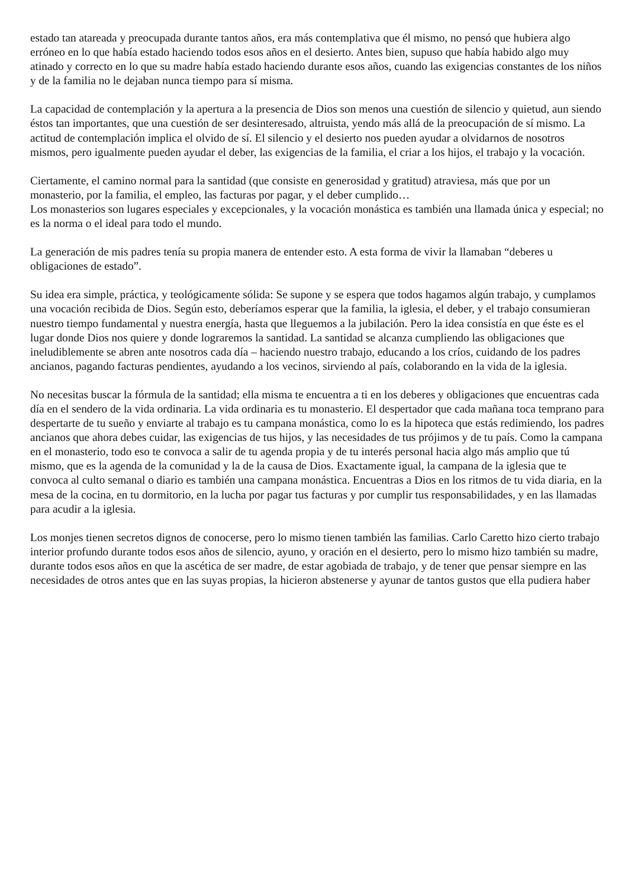estado tan atareada y preocupada durante tantos años, era más contemplativa que él mismo, no pensó que hubiera algo erróneo en lo que había estado haciendo todos esos años en el desierto. Antes bien, supuso que había habido algo muy atinado y correcto en lo que su madre había estado haciendo durante esos años, cuando las exigencias constantes de los niños y de la familia no le dejaban nunca tiempo para sí misma.
La capacidad de contemplación y la apertura a la presencia de Dios son menos una cuestión de silencio y quietud, aun siendo éstos tan importantes, que una cuestión de ser desinteresado, altruista, yendo más allá de la preocupación de sí mismo. La actitud de contemplación implica el olvido de sí. El silencio y el desierto nos pueden ayudar a olvidarnos de nosotros mismos, pero igualmente pueden ayudar el deber, las exigencias de la familia, el criar a los hijos, el trabajo y la vocación.
Ciertamente, el camino normal para la santidad (que consiste en generosidad y gratitud) atraviesa, más que por un monasterio, por la familia, el empleo, las facturas por pagar, y el deber cumplido…
Los monasterios son lugares especiales y excepcionales, y la vocación monástica es también una llamada única y especial; no es la norma o el ideal para todo el mundo.
La generación de mis padres tenía su propia manera de entender esto. A esta forma de vivir la llamaban “deberes u obligaciones de estado”.
Su idea era simple, práctica, y teológicamente sólida: Se supone y se espera que todos hagamos algún trabajo, y cumplamos una vocación recibida de Dios. Según esto, deberíamos esperar que la familia, la iglesia, el deber, y el trabajo consumieran nuestro tiempo fundamental y nuestra energía, hasta que lleguemos a la jubilación. Pero la idea consistía en que éste es el lugar donde Dios nos quiere y donde lograremos la santidad. La santidad se alcanza cumpliendo las obligaciones que ineludiblemente se abren ante nosotros cada día – haciendo nuestro trabajo, educando a los críos, cuidando de los padres ancianos, pagando facturas pendientes, ayudando a los vecinos, sirviendo al país, colaborando en la vida de la iglesia.
No necesitas buscar la fórmula de la santidad; ella misma te encuentra a ti en los deberes y obligaciones que encuentras cada día en el sendero de la vida ordinaria. La vida ordinaria es tu monasterio. El despertador que cada mañana toca temprano para despertarte de tu sueño y enviarte al trabajo es tu campana monástica, como lo es la hipoteca que estás redimiendo, los padres ancianos que ahora debes cuidar, las exigencias de tus hijos, y las necesidades de tus prójimos y de tu país. Como la campana en el monasterio, todo eso te convoca a salir de tu agenda propia y de tu interés personal hacia algo más amplio que tú mismo, que es la agenda de la comunidad y la de la causa de Dios. Exactamente igual, la campana de la iglesia que te convoca al culto semanal o diario es también una campana monástica. Encuentras a Dios en los ritmos de tu vida diaria, en la mesa de la cocina, en tu dormitorio, en la lucha por pagar tus facturas y por cumplir tus responsabilidades, y en las llamadas para acudir a la iglesia.
Los monjes tienen secretos dignos de conocerse, pero lo mismo tienen también las familias. Carlo Caretto hizo cierto trabajo interior profundo durante todos esos años de silencio, ayuno, y oración en el desierto, pero lo mismo hizo también su madre, durante todos esos años en que la ascética de ser madre, de estar agobiada de trabajo, y de tener que pensar siempre en las necesidades de otros antes que en las suyas propias, la hicieron abstenerse y ayunar de tantos gustos que ella pudiera haber